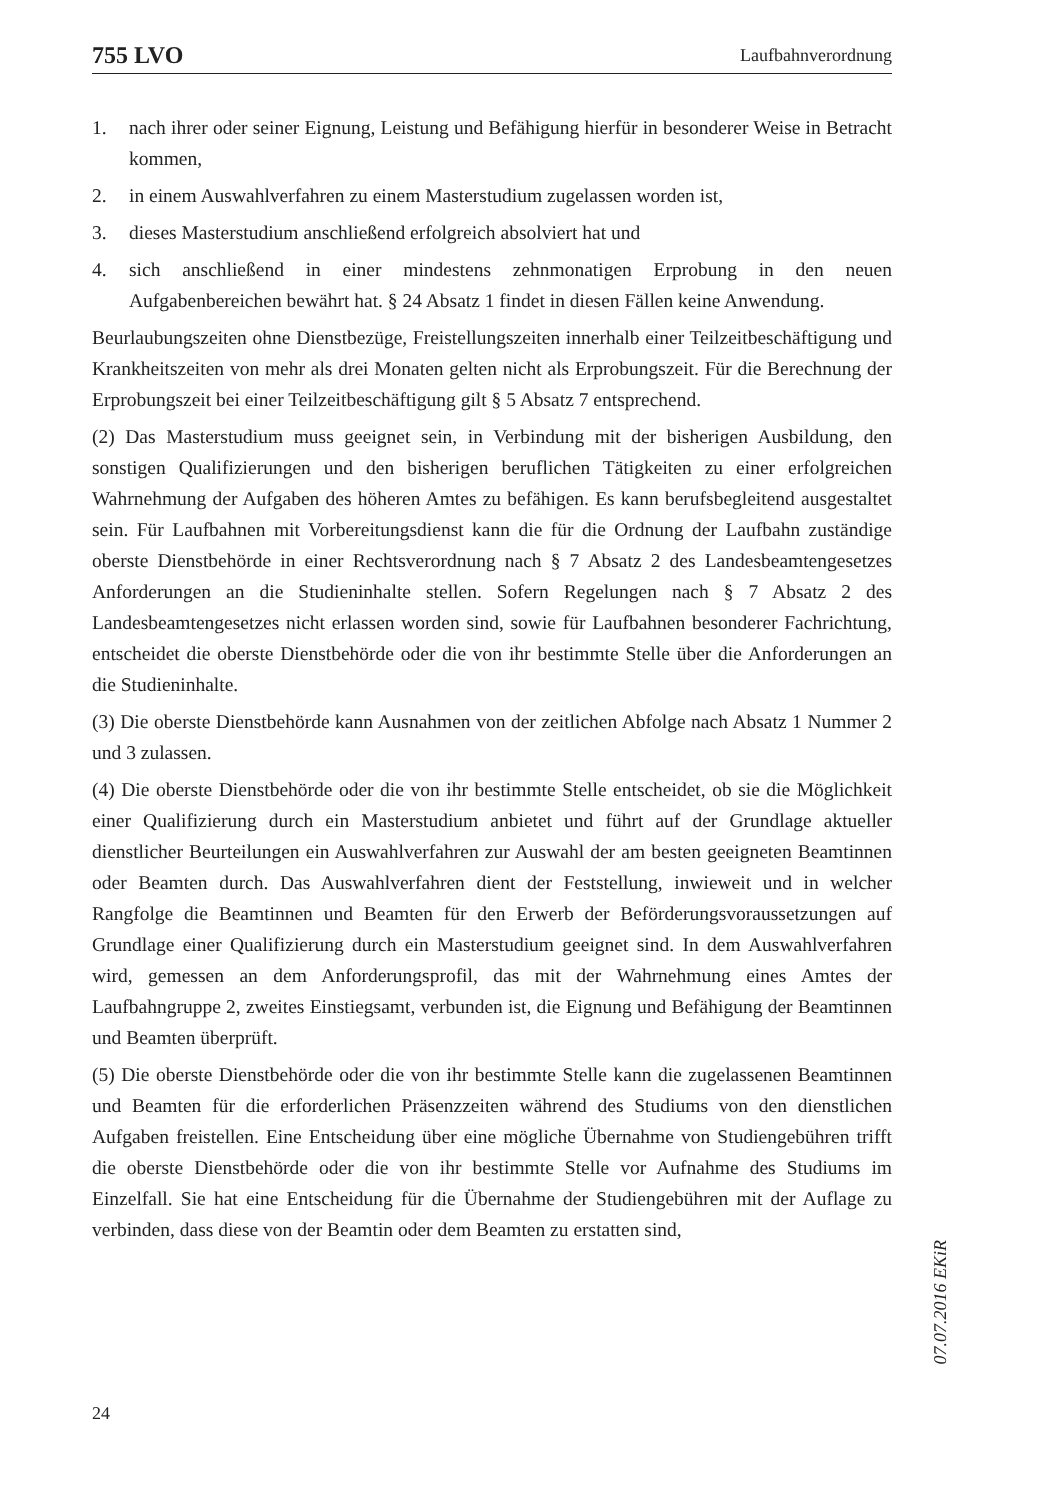755 LVO Laufbahnverordnung
1. nach ihrer oder seiner Eignung, Leistung und Befähigung hierfür in besonderer Weise in Betracht kommen,
2. in einem Auswahlverfahren zu einem Masterstudium zugelassen worden ist,
3. dieses Masterstudium anschließend erfolgreich absolviert hat und
4. sich anschließend in einer mindestens zehnmonatigen Erprobung in den neuen Aufgabenbereichen bewährt hat. § 24 Absatz 1 findet in diesen Fällen keine Anwendung.
Beurlaubungszeiten ohne Dienstbezüge, Freistellungszeiten innerhalb einer Teilzeitbeschäftigung und Krankheitszeiten von mehr als drei Monaten gelten nicht als Erprobungszeit. Für die Berechnung der Erprobungszeit bei einer Teilzeitbeschäftigung gilt § 5 Absatz 7 entsprechend.
(2) Das Masterstudium muss geeignet sein, in Verbindung mit der bisherigen Ausbildung, den sonstigen Qualifizierungen und den bisherigen beruflichen Tätigkeiten zu einer erfolgreichen Wahrnehmung der Aufgaben des höheren Amtes zu befähigen. Es kann berufsbegleitend ausgestaltet sein. Für Laufbahnen mit Vorbereitungsdienst kann die für die Ordnung der Laufbahn zuständige oberste Dienstbehörde in einer Rechtsverordnung nach § 7 Absatz 2 des Landesbeamtengesetzes Anforderungen an die Studieninhalte stellen. Sofern Regelungen nach § 7 Absatz 2 des Landesbeamtengesetzes nicht erlassen worden sind, sowie für Laufbahnen besonderer Fachrichtung, entscheidet die oberste Dienstbehörde oder die von ihr bestimmte Stelle über die Anforderungen an die Studieninhalte.
(3) Die oberste Dienstbehörde kann Ausnahmen von der zeitlichen Abfolge nach Absatz 1 Nummer 2 und 3 zulassen.
(4) Die oberste Dienstbehörde oder die von ihr bestimmte Stelle entscheidet, ob sie die Möglichkeit einer Qualifizierung durch ein Masterstudium anbietet und führt auf der Grundlage aktueller dienstlicher Beurteilungen ein Auswahlverfahren zur Auswahl der am besten geeigneten Beamtinnen oder Beamten durch. Das Auswahlverfahren dient der Feststellung, inwieweit und in welcher Rangfolge die Beamtinnen und Beamten für den Erwerb der Beförderungsvoraussetzungen auf Grundlage einer Qualifizierung durch ein Masterstudium geeignet sind. In dem Auswahlverfahren wird, gemessen an dem Anforderungsprofil, das mit der Wahrnehmung eines Amtes der Laufbahngruppe 2, zweites Einstiegsamt, verbunden ist, die Eignung und Befähigung der Beamtinnen und Beamten überprüft.
(5) Die oberste Dienstbehörde oder die von ihr bestimmte Stelle kann die zugelassenen Beamtinnen und Beamten für die erforderlichen Präsenzzeiten während des Studiums von den dienstlichen Aufgaben freistellen. Eine Entscheidung über eine mögliche Übernahme von Studiengebühren trifft die oberste Dienstbehörde oder die von ihr bestimmte Stelle vor Aufnahme des Studiums im Einzelfall. Sie hat eine Entscheidung für die Übernahme der Studiengebühren mit der Auflage zu verbinden, dass diese von der Beamtin oder dem Beamten zu erstatten sind,
07.07.2016 EKiR
24